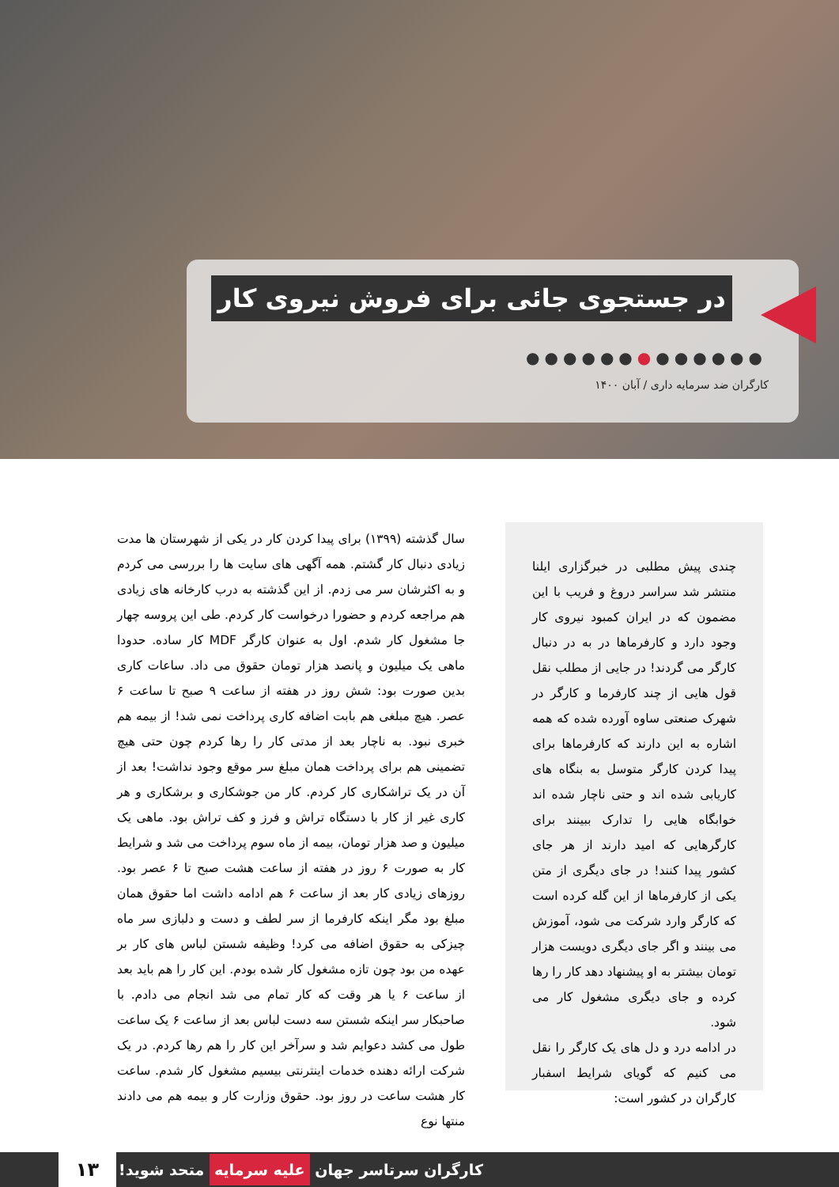در جستجوی جائی برای فروش نیروی کار
●●●●●●●●●●●●●
کارگران ضد سرمایه داری / آبان ۱۴۰۰
چندی پیش مطلبی در خبرگزاری ایلنا منتشر شد سراسر دروغ و فریب با این مضمون که در ایران کمبود نیروی کار وجود دارد و کارفرماها در به در دنبال کارگر می گردند! در جایی از مطلب نقل قول هایی از چند کارفرما و کارگر در شهرک صنعتی ساوه آورده شده که همه اشاره به این دارند که کارفرماها برای پیدا کردن کارگر متوسل به بنگاه های کاریابی شده اند و حتی ناچار شده اند خوابگاه هایی را تدارک ببینند برای کارگرهایی که امید دارند از هر جای کشور پیدا کنند! در جای دیگری از متن یکی از کارفرماها از این گله کرده است که کارگر وارد شرکت می شود، آموزش می بینند و اگر جای دیگری دویست هزار تومان بیشتر به او پیشنهاد دهد کار را رها کرده و جای دیگری مشغول کار می شود.
در ادامه درد و دل های یک کارگر را نقل می کنیم که گویای شرایط اسفبار کارگران در کشور است:
سال گذشته (۱۳۹۹) برای پیدا کردن کار در یکی از شهرستان ها مدت زیادی دنبال کار گشتم. همه آگهی های سایت ها را بررسی می کردم و به اکثرشان سر می زدم. از این گذشته به درب کارخانه های زیادی هم مراجعه کردم و حضورا درخواست کار کردم. طی این پروسه چهار جا مشغول کار شدم. اول به عنوان کارگر MDF کار ساده. حدودا ماهی یک میلیون و پانصد هزار تومان حقوق می داد. ساعات کاری بدین صورت بود: شش روز در هفته از ساعت ۹ صبح تا ساعت ۶ عصر. هیچ مبلغی هم بابت اضافه کاری پرداخت نمی شد! از بیمه هم خبری نبود. به ناچار بعد از مدتی کار را رها کردم چون حتی هیچ تضمینی هم برای پرداخت همان مبلغ سر موقع وجود نداشت! بعد از آن در یک تراشکاری کار کردم. کار من جوشکاری و برشکاری و هر کاری غیر از کار با دستگاه تراش و فرز و کف تراش بود. ماهی یک میلیون و صد هزار تومان، بیمه از ماه سوم پرداخت می شد و شرایط کار به صورت ۶ روز در هفته از ساعت هشت صبح تا ۶ عصر بود. روزهای زیادی کار بعد از ساعت ۶ هم ادامه داشت اما حقوق همان مبلغ بود مگر اینکه کارفرما از سر لطف و دست و دلبازی سر ماه چیزکی به حقوق اضافه می کرد! وظیفه شستن لباس های کار بر عهده من بود چون تازه مشغول کار شده بودم. این کار را هم باید بعد از ساعت ۶ یا هر وقت که کار تمام می شد انجام می دادم. با صاحبکار سر اینکه شستن سه دست لباس بعد از ساعت ۶ یک ساعت طول می کشد دعوایم شد و سرآخر این کار را هم رها کردم. در یک شرکت ارائه دهنده خدمات اینترنتی بیسیم مشغول کار شدم. ساعت کار هشت ساعت در روز بود. حقوق وزارت کار و بیمه هم می دادند منتها نوع
کارگران سرتاسر جهان علیه سرمایه متحد شوید! ۱۳